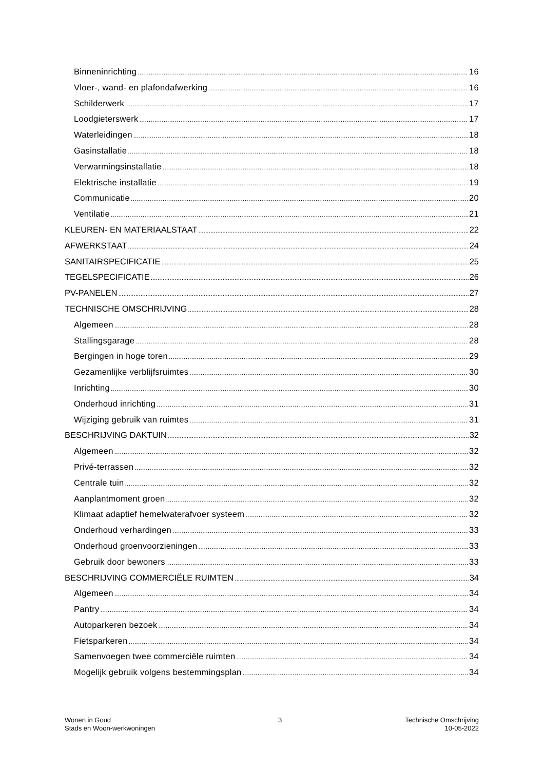Binneninrichting 16
Vloer-, wand- en plafondafwerking 16
Schilderwerk 17
Loodgieterswerk 17
Waterleidingen 18
Gasinstallatie 18
Verwarmingsinstallatie 18
Elektrische installatie 19
Communicatie 20
Ventilatie 21
KLEUREN- EN MATERIAALSTAAT 22
AFWERKSTAAT 24
SANITAIRSPECIFICATIE 25
TEGELSPECIFICATIE 26
PV-PANELEN 27
TECHNISCHE OMSCHRIJVING 28
Algemeen 28
Stallingsgarage 28
Bergingen in hoge toren 29
Gezamenlijke verblijfsruimtes 30
Inrichting 30
Onderhoud inrichting 31
Wijziging gebruik van ruimtes 31
BESCHRIJVING DAKTUIN 32
Algemeen 32
Privé-terrassen 32
Centrale tuin 32
Aanplantmoment groen 32
Klimaat adaptief hemelwaterafvoer systeem 32
Onderhoud verhardingen 33
Onderhoud groenvoorzieningen 33
Gebruik door bewoners 33
BESCHRIJVING COMMERCIËLE RUIMTEN 34
Algemeen 34
Pantry 34
Autoparkeren bezoek 34
Fietsparkeren 34
Samenvoegen twee commerciële ruimten 34
Mogelijk gebruik volgens bestemmingsplan 34
Wonen in Goud
Stads en Woon-werkwoningen
3 Technische Omschrijving
10-05-2022